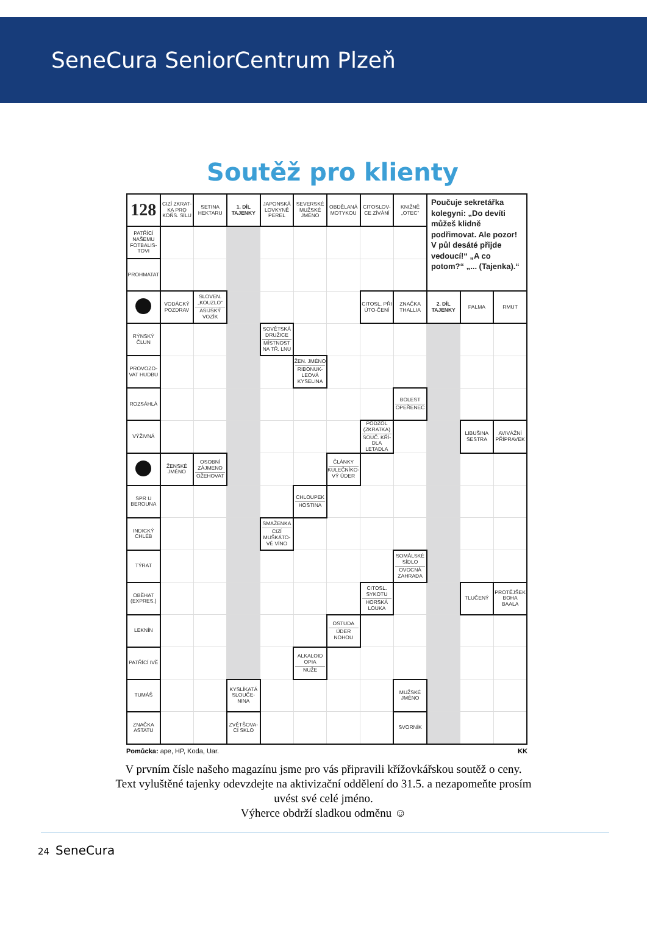SeneCura SeniorCentrum Plzeň
Soutěž pro klienty
| 128 | CIZÍ ZKRAT-KA PRO KOŇS. SÍLU | SETINA HEKTARU | 1. DÍL TAJENKY | JAPONSKÁ LOVKYNĚ PEREL | SEVERSKÉ MUŽSKÉ JMÉNO | OBDĚLANÁ MOTYKOU | CITOSLOV-CE ZÍVÁNÍ | KNIŽNĚ „OTEC“ | Poučuje sekretářka kolegyni: „Do devíti můžeš klidně podřimovat. Ale pozor! V půl desáté přijde vedoucí!“ „A co potom?“ „... (Tajenka).“ | | |
| PATŘÍCÍ NAŠEMU FOTBALIS-TOVI | | | | | | | | | | | |
| PROHMATAT | | | | | | | | | | | |
| | VODÁCKÝ POZDRAV | SLOVEN. „KOUZLO“ ASIJSKÝ VOZÍK | | | | | CITOSL. PŘI ÚTO-ČENÍ | ZNAČKA THALLIA | 2. DÍL TAJENKY | PALMA | RMUT |
| RÝNSKÝ ČLUN | | | | SOVĚTSKÁ DRUŽICE MÍSTNOST NA TŘ. LNU | | | | | | | |
| PROVOZO-VAT HUDBU | | | | | ŽEN. JMÉNO RIBONUK-LEOVÁ KYSELINA | | | | | | |
| ROZSÁHLÁ | | | | | | | | BOLEST OPEŘENEC | | | |
| VÝŽIVNÁ | | | | | | | PODZOL (ZKRATKA) SOUČ. KŘÍ-DLA LETADLA | | | LIBUŠINA SESTRA | AVIVÁŽNÍ PŘÍPRAVEK |
| | ŽENSKÉ JMÉNO | OSOBNÍ ZÁJMENO OŽEHOVAT | | | | ČLÁNKY KULEČNÍKO-VÝ ÚDER | | | | | |
| SPR U BEROUNA | | | | | CHLOUPEK HOSTINA | | | | | | |
| INDICKÝ CHLÉB | | | | SMAŽENKA CIZÍ MUŠKÁTO-VÉ VÍNO | | | | | | | |
| TÝRAT | | | | | | | | SOMÁLSKÉ SÍDLO OVOCNÁ ZAHRADA | | | |
| OBĚHAT (EXPRES.) | | | | | | | CITOSL. SYKOTU HORSKÁ LOUKA | | | TLUČENÝ | PROTĚJŠEK BOHA BAALA |
| LEKNÍN | | | | | | OSTUDA ÚDER NOHOU | | | | | |
| PATŘÍCÍ IVĚ | | | | | ALKALOID OPIA NUŽE | | | | | | |
| TUMÁŠ | | | KYSLÍKATÁ SLOUČE-NINA | | | | | MUŽSKÉ JMÉNO | | | |
| ZNAČKA ASTATU | | | ZVĚTŠOVA-CÍ SKLO | | | | | SVORNÍK | | | |
Pomůcka: ape, HP, Koda, Uar. KK
V prvním čísle našeho magazínu jsme pro vás připravili křížovkářskou soutěž o ceny.
Text vyluštěné tajenky odevzdejte na aktivizační oddělení do 31.5. a nezapomeňte prosím
uvést své celé jméno.
Výherce obdrží sladkou odměnu ☺
24 SeneCura